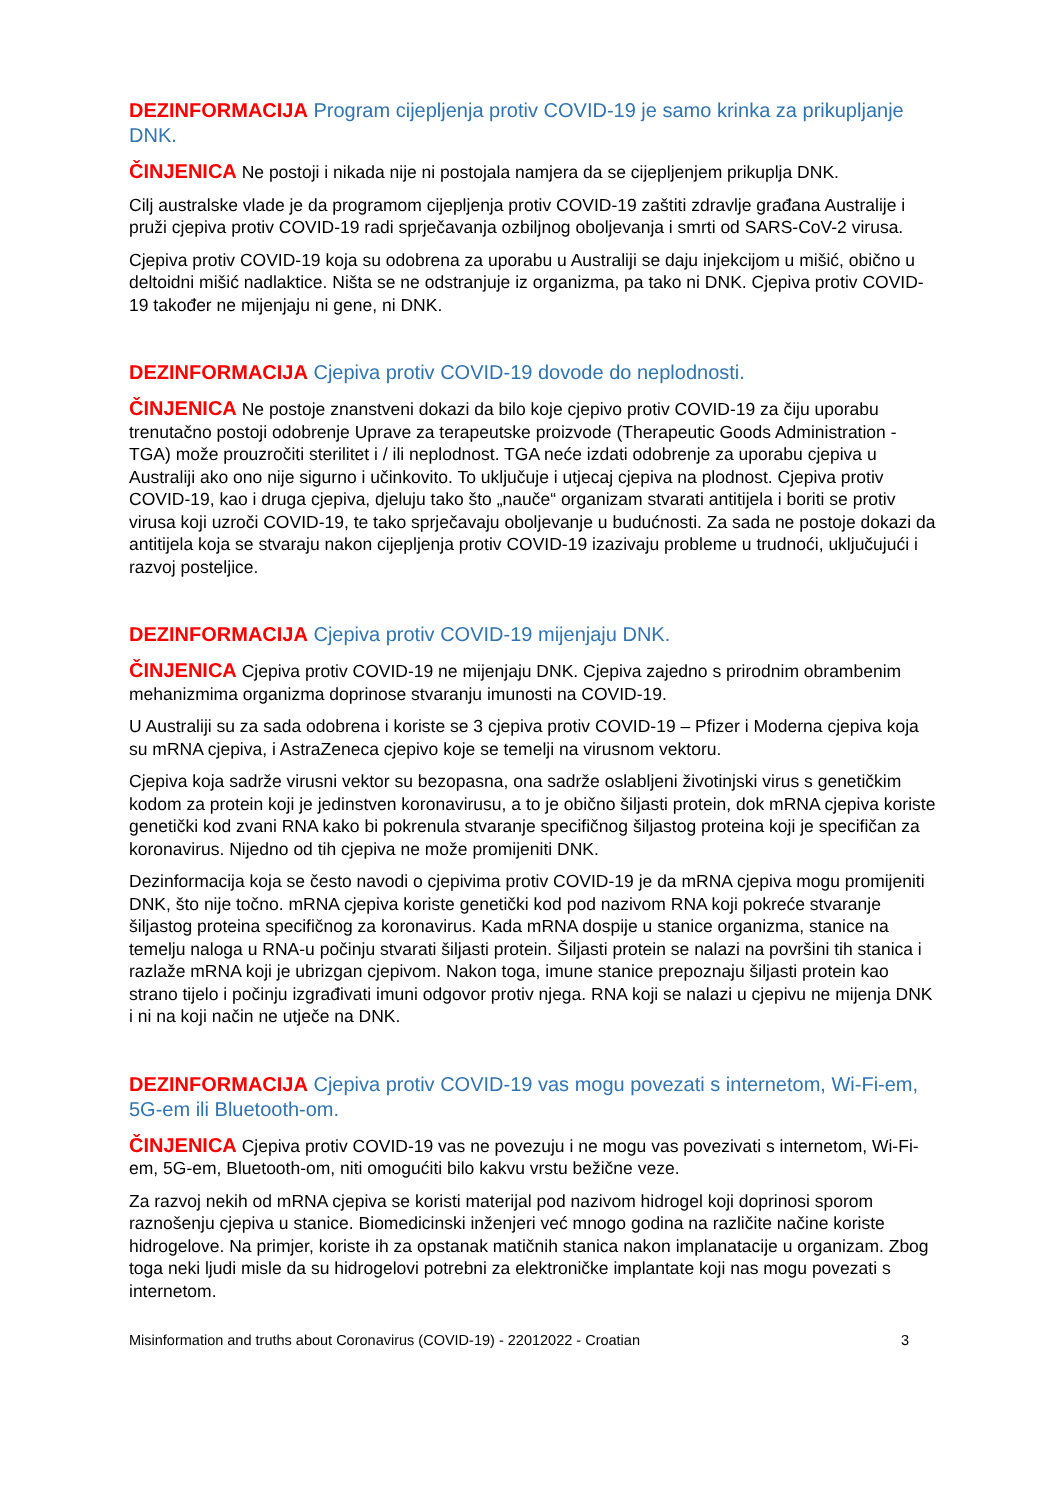DEZINFORMACIJA Program cijepljenja protiv COVID-19 je samo krinka za prikupljanje DNK.
ČINJENICA Ne postoji i nikada nije ni postojala namjera da se cijepljenjem prikuplja DNK.
Cilj australske vlade je da programom cijepljenja protiv COVID-19 zaštiti zdravlje građana Australije i pruži cjepiva protiv COVID-19 radi sprječavanja ozbiljnog oboljevanja i smrti od SARS-CoV-2 virusa.
Cjepiva protiv COVID-19 koja su odobrena za uporabu u Australiji se daju injekcijom u mišić, obično u deltoidni mišić nadlaktice. Ništa se ne odstranjuje iz organizma, pa tako ni DNK. Cjepiva protiv COVID-19 također ne mijenjaju ni gene, ni DNK.
DEZINFORMACIJA Cjepiva protiv COVID-19 dovode do neplodnosti.
ČINJENICA Ne postoje znanstveni dokazi da bilo koje cjepivo protiv COVID-19 za čiju uporabu trenutačno postoji odobrenje Uprave za terapeutske proizvode (Therapeutic Goods Administration - TGA) može prouzročiti sterilitet i / ili neplodnost. TGA neće izdati odobrenje za uporabu cjepiva u Australiji ako ono nije sigurno i učinkovito. To uključuje i utjecaj cjepiva na plodnost. Cjepiva protiv COVID-19, kao i druga cjepiva, djeluju tako što „nauče“ organizam stvarati antitijela i boriti se protiv virusa koji uzroči COVID-19, te tako sprječavaju oboljevanje u budućnosti. Za sada ne postoje dokazi da antitijela koja se stvaraju nakon cijepljenja protiv COVID-19 izazivaju probleme u trudnoći, uključujući i razvoj posteljice.
DEZINFORMACIJA Cjepiva protiv COVID-19 mijenjaju DNK.
ČINJENICA Cjepiva protiv COVID-19 ne mijenjaju DNK. Cjepiva zajedno s prirodnim obrambenim mehanizmima organizma doprinose stvaranju imunosti na COVID-19.
U Australiji su za sada odobrena i koriste se 3 cjepiva protiv COVID-19 – Pfizer i Moderna cjepiva koja su mRNA cjepiva, i AstraZeneca cjepivo koje se temelji na virusnom vektoru.
Cjepiva koja sadrže virusni vektor su bezopasna, ona sadrže oslabljeni životinjski virus s genetičkim kodom za protein koji je jedinstven koronavirusu, a to je obično šiljasti protein, dok mRNA cjepiva koriste genetički kod zvani RNA kako bi pokrenula stvaranje specifičnog šiljastog proteina koji je specifičan za koronavirus. Nijedno od tih cjepiva ne može promijeniti DNK.
Dezinformacija koja se često navodi o cjepivima protiv COVID-19 je da mRNA cjepiva mogu promijeniti DNK, što nije točno. mRNA cjepiva koriste genetički kod pod nazivom RNA koji pokreće stvaranje šiljastog proteina specifičnog za koronavirus. Kada mRNA dospije u stanice organizma, stanice na temelju naloga u RNA-u počinju stvarati šiljasti protein. Šiljasti protein se nalazi na površini tih stanica i razlaže mRNA koji je ubrizgan cjepivom. Nakon toga, imune stanice prepoznaju šiljasti protein kao strano tijelo i počinju izgrađivati imuni odgovor protiv njega. RNA koji se nalazi u cjepivu ne mijenja DNK i ni na koji način ne utječe na DNK.
DEZINFORMACIJA Cjepiva protiv COVID-19 vas mogu povezati s internetom, Wi-Fi-em, 5G-em ili Bluetooth-om.
ČINJENICA Cjepiva protiv COVID-19 vas ne povezuju i ne mogu vas povezivati s internetom, Wi-Fi-em, 5G-em, Bluetooth-om, niti omogućiti bilo kakvu vrstu bežične veze.
Za razvoj nekih od mRNA cjepiva se koristi materijal pod nazivom hidrogel koji doprinosi sporom raznošenju cjepiva u stanice. Biomedicinski inženjeri već mnogo godina na različite načine koriste hidrogelove. Na primjer, koriste ih za opstanak matičnih stanica nakon implanatacije u organizam. Zbog toga neki ljudi misle da su hidrogelovi potrebni za elektroničke implantate koji nas mogu povezati s internetom.
Misinformation and truths about Coronavirus (COVID-19) - 22012022 - Croatian 3